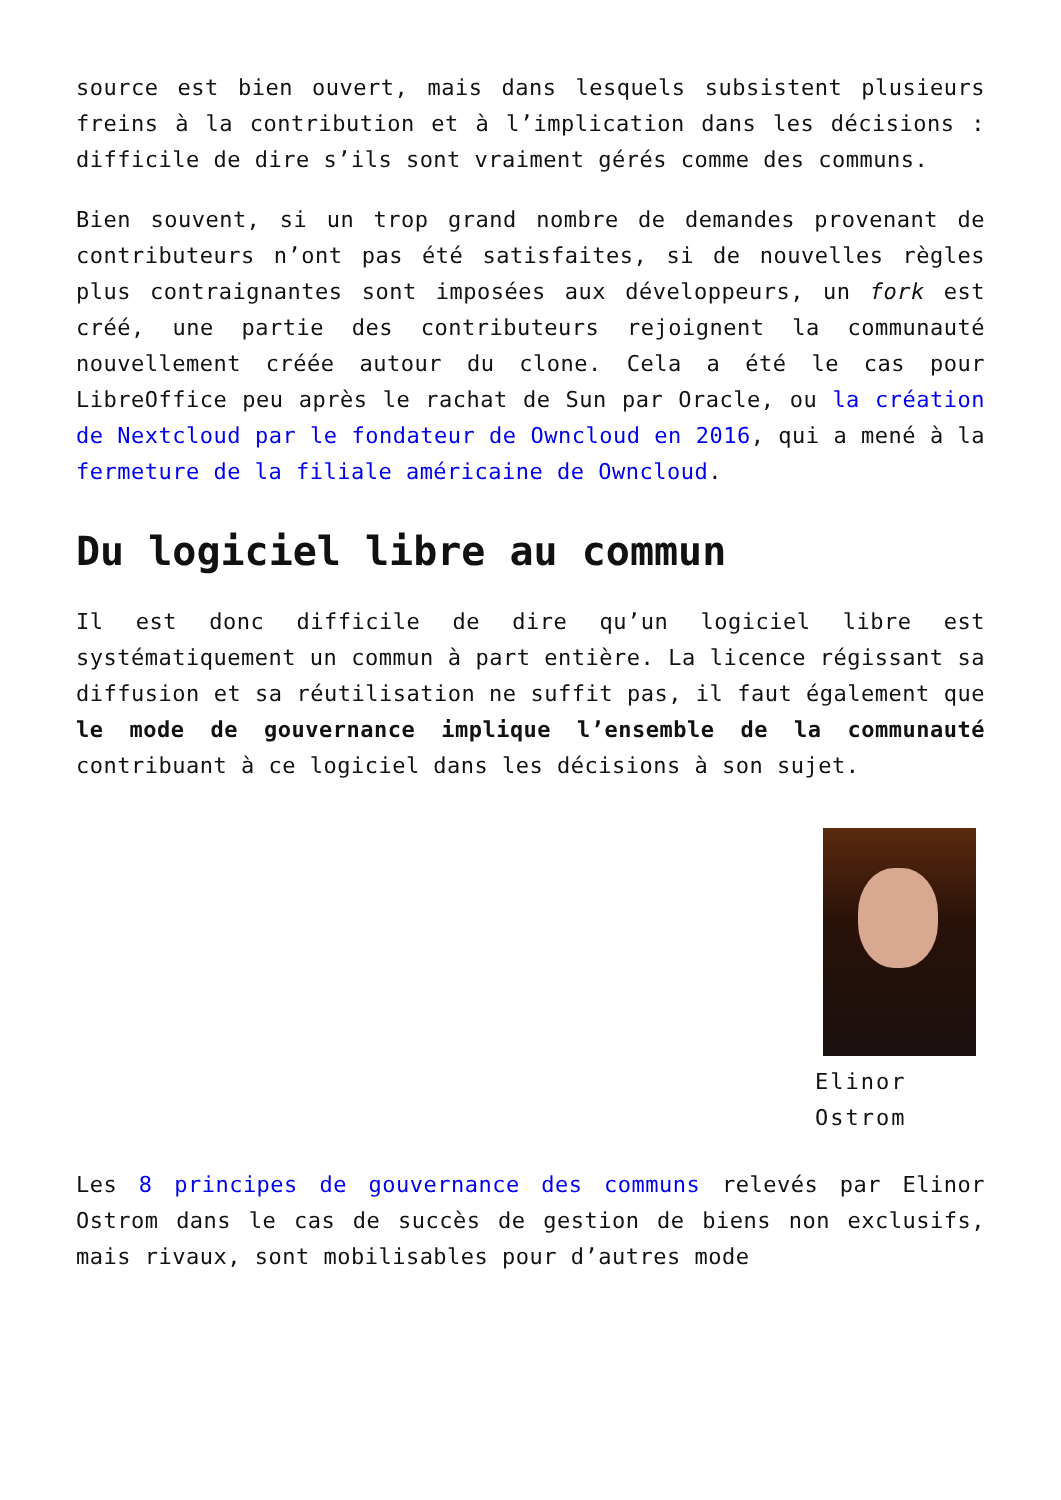source est bien ouvert, mais dans lesquels subsistent plusieurs freins à la contribution et à l’implication dans les décisions : difficile de dire s’ils sont vraiment gérés comme des communs.
Bien souvent, si un trop grand nombre de demandes provenant de contributeurs n’ont pas été satisfaites, si de nouvelles règles plus contraignantes sont imposées aux développeurs, un fork est créé, une partie des contributeurs rejoignent la communauté nouvellement créée autour du clone. Cela a été le cas pour LibreOffice peu après le rachat de Sun par Oracle, ou la création de Nextcloud par le fondateur de Owncloud en 2016, qui a mené à la fermeture de la filiale américaine de Owncloud.
Du logiciel libre au commun
Il est donc difficile de dire qu’un logiciel libre est systématiquement un commun à part entière. La licence régissant sa diffusion et sa réutilisation ne suffit pas, il faut également que le mode de gouvernance implique l’ensemble de la communauté contribuant à ce logiciel dans les décisions à son sujet.
Elinor Ostrom
Les 8 principes de gouvernance des communs relevés par Elinor Ostrom dans le cas de succès de gestion de biens non exclusifs, mais rivaux, sont mobilisables pour d’autres mode